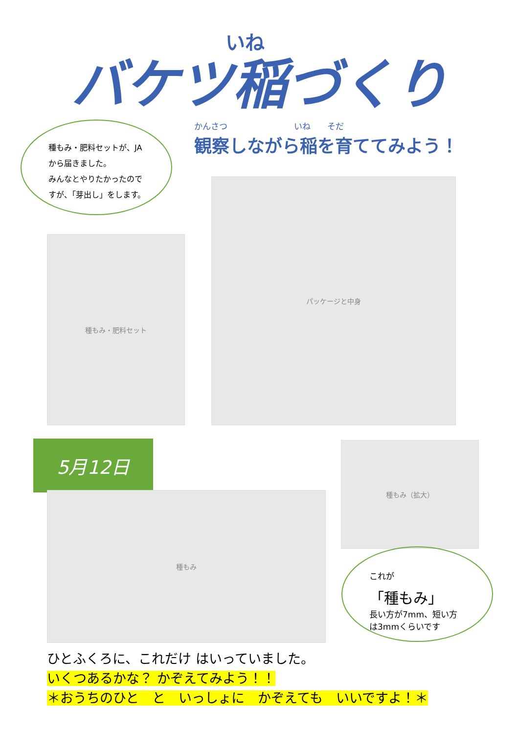いね
バケツ稲づくり
種もみ・肥料セットが、JA
から届きました。
みんなとやりたかったので
すが、「芽出し」をします。
かんさつ　　　　　　　　いね　　そだ
観察しながら稲を育ててみよう！
種もみ・肥料セット
パッケージと中身
5月12日
種もみ
種もみ（拡大）
これが
「種もみ」
長い方が7mm、短い方
は3mmくらいです
ひとふくろに、これだけ はいっていました。
いくつあるかな？ かぞえてみよう！！
＊おうちのひと　と　いっしょに　かぞえても　いいですよ！＊